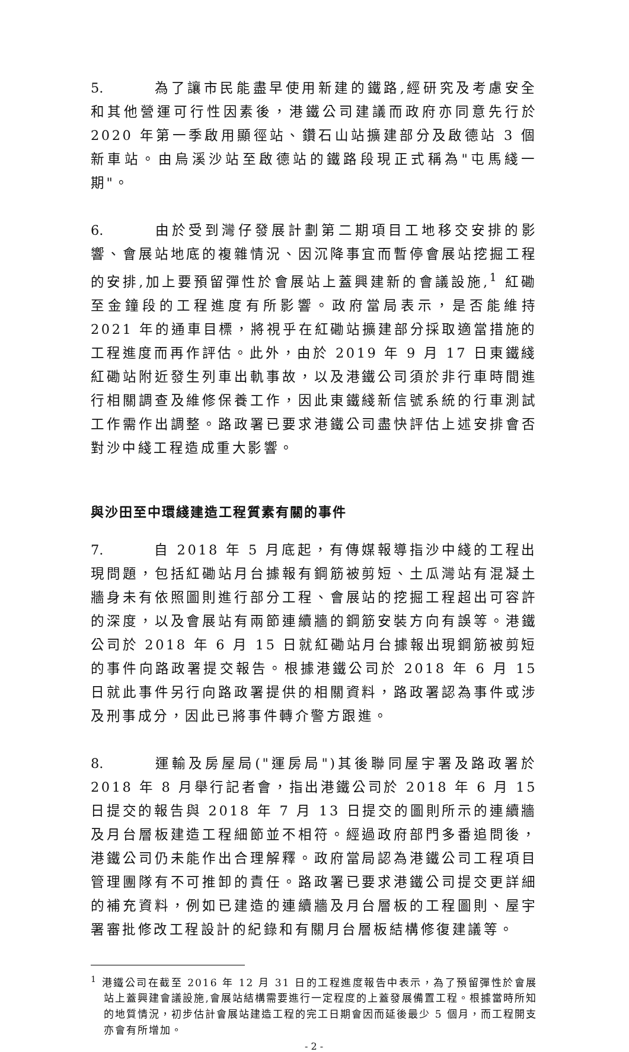5. 為了讓市民能盡早使用新建的鐵路,經研究及考慮安全和其他營運可行性因素後，港鐵公司建議而政府亦同意先行於 2020 年第一季啟用顯徑站、鑽石山站擴建部分及啟德站 3 個新車站。由烏溪沙站至啟德站的鐵路段現正式稱為"屯馬綫一期"。
6. 由於受到灣仔發展計劃第二期項目工地移交安排的影響、會展站地底的複雜情況、因沉降事宜而暫停會展站挖掘工程的安排,加上要預留彈性於會展站上蓋興建新的會議設施,<sup>1</sup> 紅磡至金鐘段的工程進度有所影響。政府當局表示，是否能維持 2021 年的通車目標，將視乎在紅磡站擴建部分採取適當措施的工程進度而再作評估。此外，由於 2019 年 9 月 17 日東鐵綫紅磡站附近發生列車出軌事故，以及港鐵公司須於非行車時間進行相關調查及維修保養工作，因此東鐵綫新信號系統的行車測試工作需作出調整。路政署已要求港鐵公司盡快評估上述安排會否對沙中綫工程造成重大影響。
與沙田至中環綫建造工程質素有關的事件
7. 自 2018 年 5 月底起，有傳媒報導指沙中綫的工程出現問題，包括紅磡站月台據報有鋼筋被剪短、土瓜灣站有混凝土牆身未有依照圖則進行部分工程、會展站的挖掘工程超出可容許的深度，以及會展站有兩節連續牆的鋼筋安裝方向有誤等。港鐵公司於 2018 年 6 月 15 日就紅磡站月台據報出現鋼筋被剪短的事件向路政署提交報告。根據港鐵公司於 2018 年 6 月 15 日就此事件另行向路政署提供的相關資料，路政署認為事件或涉及刑事成分，因此已將事件轉介警方跟進。
8. 運輸及房屋局("運房局")其後聯同屋宇署及路政署於 2018 年 8 月舉行記者會，指出港鐵公司於 2018 年 6 月 15 日提交的報告與 2018 年 7 月 13 日提交的圖則所示的連續牆及月台層板建造工程細節並不相符。經過政府部門多番追問後，港鐵公司仍未能作出合理解釋。政府當局認為港鐵公司工程項目管理團隊有不可推卸的責任。路政署已要求港鐵公司提交更詳細的補充資料，例如已建造的連續牆及月台層板的工程圖則、屋宇署審批修改工程設計的紀錄和有關月台層板結構修復建議等。
<sup>1</sup> 港鐵公司在截至 2016 年 12 月 31 日的工程進度報告中表示，為了預留彈性於會展站上蓋興建會議設施,會展站結構需要進行一定程度的上蓋發展備置工程。根據當時所知的地質情況，初步估計會展站建造工程的完工日期會因而延後最少 5 個月，而工程開支亦會有所增加。
- 2 -